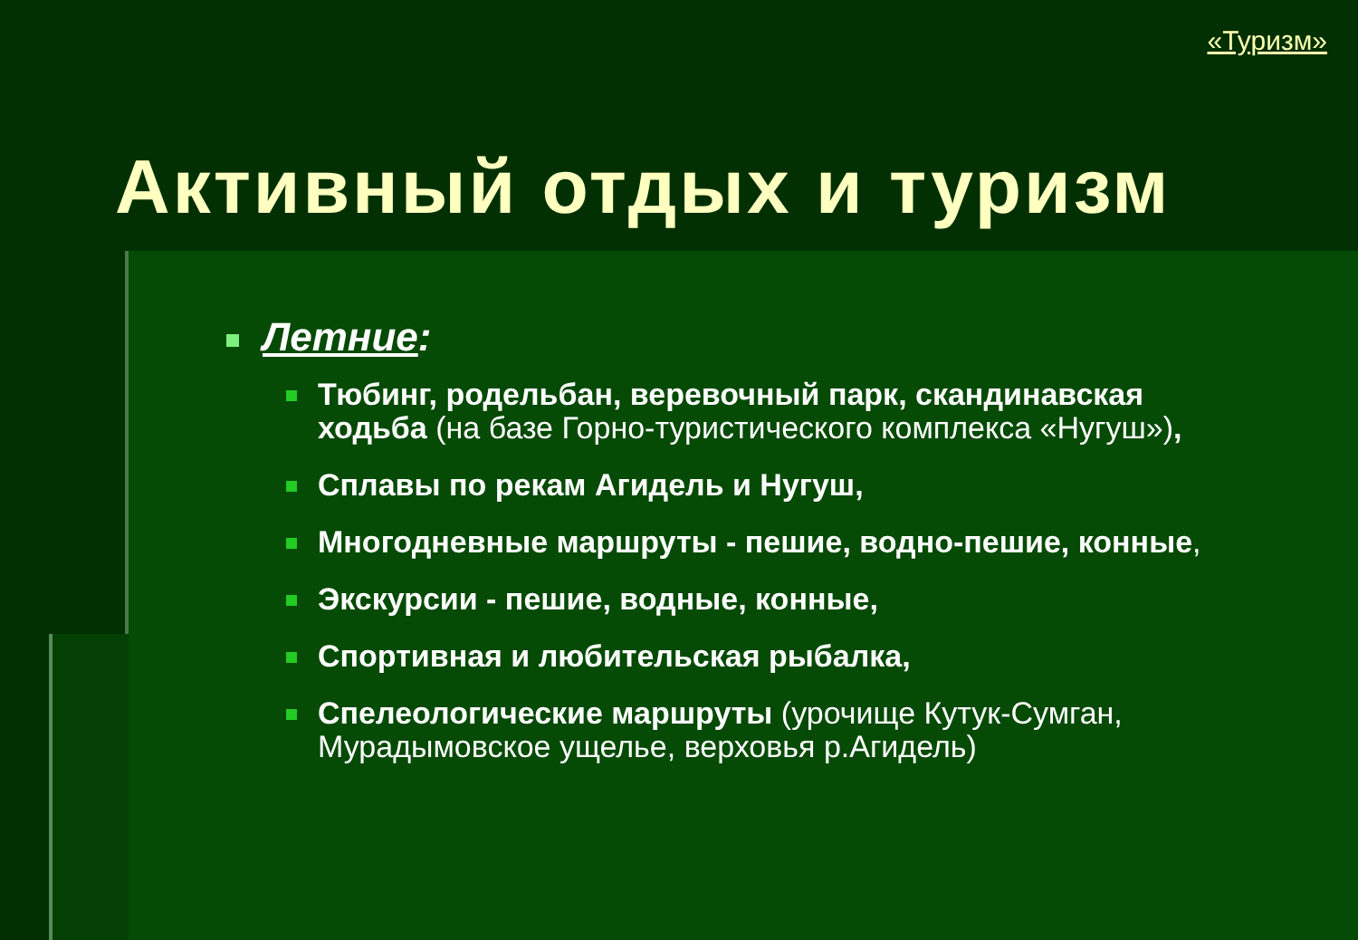«Туризм»
Активный отдых и туризм
Летние:
Тюбинг, родельбан, веревочный парк, скандинавская ходьба (на базе Горно-туристического комплекса «Нугуш»),
Сплавы по рекам Агидель и Нугуш,
Многодневные маршруты - пешие, водно-пешие, конные,
Экскурсии - пешие, водные, конные,
Спортивная и любительская рыбалка,
Спелеологические маршруты (урочище Кутук-Сумган, Мурадымовское ущелье, верховья р.Агидель)